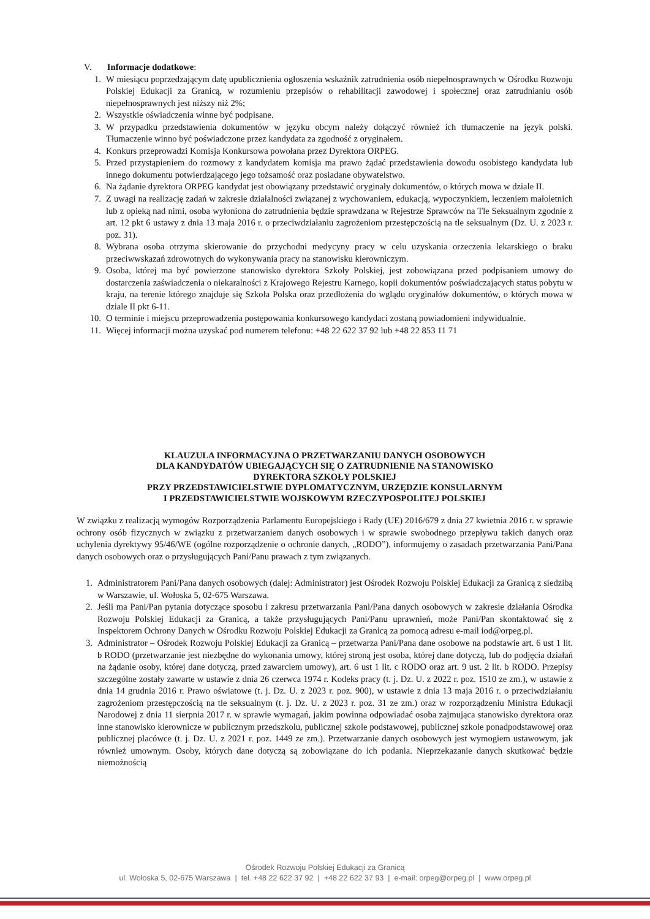V. Informacje dodatkowe:
1. W miesiącu poprzedzającym datę upublicznienia ogłoszenia wskaźnik zatrudnienia osób niepełnosprawnych w Ośrodku Rozwoju Polskiej Edukacji za Granicą, w rozumieniu przepisów o rehabilitacji zawodowej i społecznej oraz zatrudnianiu osób niepełnosprawnych jest niższy niż 2%;
2. Wszystkie oświadczenia winne być podpisane.
3. W przypadku przedstawienia dokumentów w języku obcym należy dołączyć również ich tłumaczenie na język polski. Tłumaczenie winno być poświadczone przez kandydata za zgodność z oryginałem.
4. Konkurs przeprowadzi Komisja Konkursowa powołana przez Dyrektora ORPEG.
5. Przed przystąpieniem do rozmowy z kandydatem komisja ma prawo żądać przedstawienia dowodu osobistego kandydata lub innego dokumentu potwierdzającego jego tożsamość oraz posiadane obywatelstwo.
6. Na żądanie dyrektora ORPEG kandydat jest obowiązany przedstawić oryginały dokumentów, o których mowa w dziale II.
7. Z uwagi na realizację zadań w zakresie działalności związanej z wychowaniem, edukacją, wypoczynkiem, leczeniem małoletnich lub z opieką nad nimi, osoba wyłoniona do zatrudnienia będzie sprawdzana w Rejestrze Sprawców na Tle Seksualnym zgodnie z art. 12 pkt 6 ustawy z dnia 13 maja 2016 r. o przeciwdziałaniu zagrożeniom przestępczością na tle seksualnym (Dz. U. z 2023 r. poz. 31).
8. Wybrana osoba otrzyma skierowanie do przychodni medycyny pracy w celu uzyskania orzeczenia lekarskiego o braku przeciwwskazań zdrowotnych do wykonywania pracy na stanowisku kierowniczym.
9. Osoba, której ma być powierzone stanowisko dyrektora Szkoły Polskiej, jest zobowiązana przed podpisaniem umowy do dostarczenia zaświadczenia o niekaralności z Krajowego Rejestru Karnego, kopii dokumentów poświadczających status pobytu w kraju, na terenie którego znajduje się Szkoła Polska oraz przedłożenia do wglądu oryginałów dokumentów, o których mowa w dziale II pkt 6-11.
10. O terminie i miejscu przeprowadzenia postępowania konkursowego kandydaci zostaną powiadomieni indywidualnie.
11. Więcej informacji można uzyskać pod numerem telefonu: +48 22 622 37 92 lub +48 22 853 11 71
KLAUZULA INFORMACYJNA O PRZETWARZANIU DANYCH OSOBOWYCH
DLA KANDYDATÓW UBIEGAJĄCYCH SIĘ O ZATRUDNIENIE NA STANOWISKO
DYREKTORA SZKOŁY POLSKIEJ
PRZY PRZEDSTAWICIELSTWIE DYPLOMATYCZNYM, URZĘDZIE KONSULARNYM
I PRZEDSTAWICIELSTWIE WOJSKOWYM RZECZYPOSPOLITEJ POLSKIEJ
W związku z realizacją wymogów Rozporządzenia Parlamentu Europejskiego i Rady (UE) 2016/679 z dnia 27 kwietnia 2016 r. w sprawie ochrony osób fizycznych w związku z przetwarzaniem danych osobowych i w sprawie swobodnego przepływu takich danych oraz uchylenia dyrektywy 95/46/WE (ogólne rozporządzenie o ochronie danych, „RODO”), informujemy o zasadach przetwarzania Pani/Pana danych osobowych oraz o przysługujących Pani/Panu prawach z tym związanych.
1. Administratorem Pani/Pana danych osobowych (dalej: Administrator) jest Ośrodek Rozwoju Polskiej Edukacji za Granicą z siedzibą w Warszawie, ul. Wołoska 5, 02-675 Warszawa.
2. Jeśli ma Pani/Pan pytania dotyczące sposobu i zakresu przetwarzania Pani/Pana danych osobowych w zakresie działania Ośrodka Rozwoju Polskiej Edukacji za Granicą, a także przysługujących Pani/Panu uprawnień, może Pani/Pan skontaktować się z Inspektorem Ochrony Danych w Ośrodku Rozwoju Polskiej Edukacji za Granicą za pomocą adresu e-mail iod@orpeg.pl.
3. Administrator – Ośrodek Rozwoju Polskiej Edukacji za Granicą – przetwarza Pani/Pana dane osobowe na podstawie art. 6 ust 1 lit. b RODO (przetwarzanie jest niezbędne do wykonania umowy, której stroną jest osoba, której dane dotyczą, lub do podjęcia działań na żądanie osoby, której dane dotyczą, przed zawarciem umowy), art. 6 ust 1 lit. c RODO oraz art. 9 ust. 2 lit. b RODO. Przepisy szczególne zostały zawarte w ustawie z dnia 26 czerwca 1974 r. Kodeks pracy (t. j. Dz. U. z 2022 r. poz. 1510 ze zm.), w ustawie z dnia 14 grudnia 2016 r. Prawo oświatowe (t. j. Dz. U. z 2023 r. poz. 900), w ustawie z dnia 13 maja 2016 r. o przeciwdziałaniu zagrożeniom przestępczością na tle seksualnym (t. j. Dz. U. z 2023 r. poz. 31 ze zm.) oraz w rozporządzeniu Ministra Edukacji Narodowej z dnia 11 sierpnia 2017 r. w sprawie wymagań, jakim powinna odpowiadać osoba zajmująca stanowisko dyrektora oraz inne stanowisko kierownicze w publicznym przedszkolu, publicznej szkole podstawowej, publicznej szkole ponadpodstawowej oraz publicznej placówce (t. j. Dz. U. z 2021 r. poz. 1449 ze zm.). Przetwarzanie danych osobowych jest wymogiem ustawowym, jak również umownym. Osoby, których dane dotyczą są zobowiązane do ich podania. Nieprzekazanie danych skutkować będzie niemożnością
Ośrodek Rozwoju Polskiej Edukacji za Granicą
ul. Wołoska 5, 02-675 Warszawa | tel. +48 22 622 37 92 | +48 22 622 37 93 | e-mail: orpeg@orpeg.pl | www.orpeg.pl